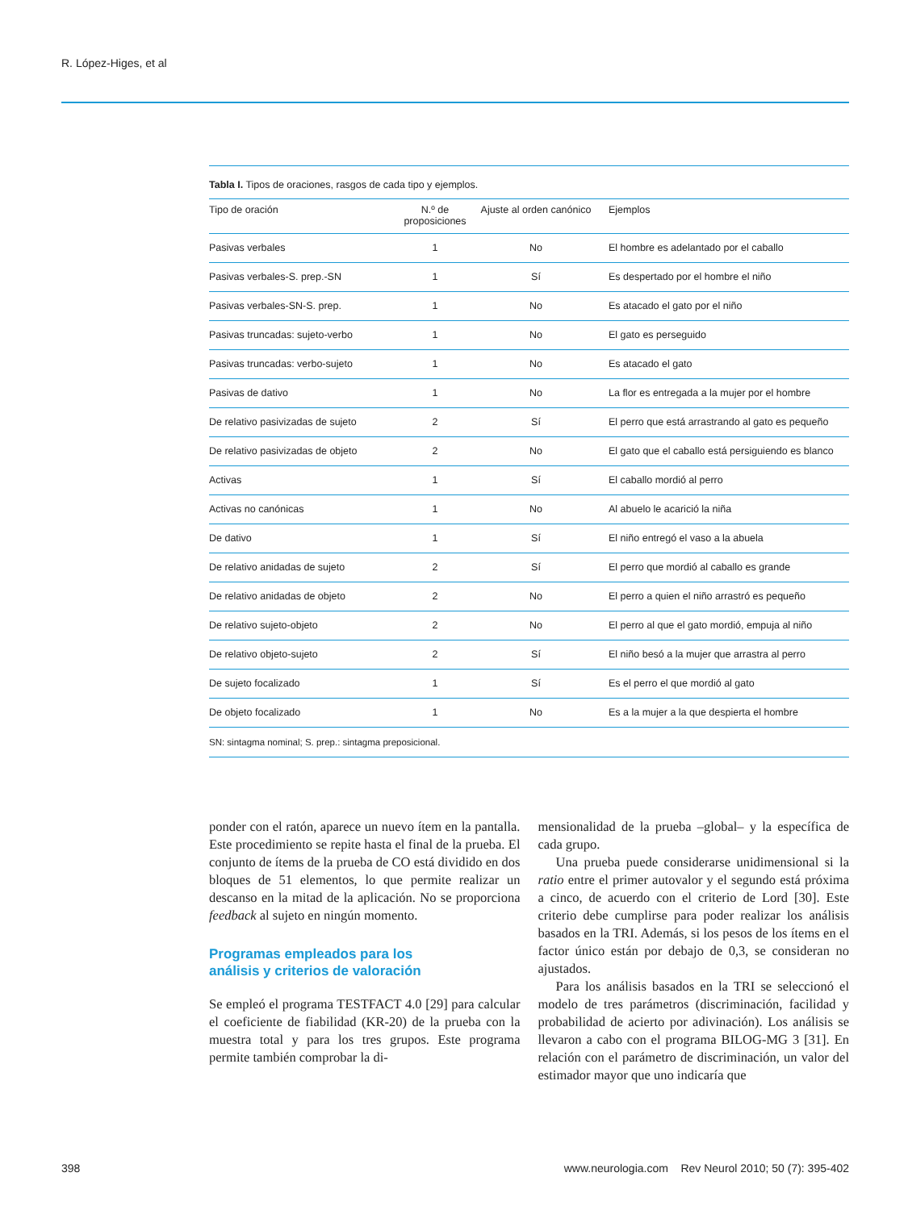R. López-Higes, et al
Tabla I. Tipos de oraciones, rasgos de cada tipo y ejemplos.
| Tipo de oración | N.º de proposiciones | Ajuste al orden canónico | Ejemplos |
| --- | --- | --- | --- |
| Pasivas verbales | 1 | No | El hombre es adelantado por el caballo |
| Pasivas verbales-S. prep.-SN | 1 | Sí | Es despertado por el hombre el niño |
| Pasivas verbales-SN-S. prep. | 1 | No | Es atacado el gato por el niño |
| Pasivas truncadas: sujeto-verbo | 1 | No | El gato es perseguido |
| Pasivas truncadas: verbo-sujeto | 1 | No | Es atacado el gato |
| Pasivas de dativo | 1 | No | La flor es entregada a la mujer por el hombre |
| De relativo pasivizadas de sujeto | 2 | Sí | El perro que está arrastrando al gato es pequeño |
| De relativo pasivizadas de objeto | 2 | No | El gato que el caballo está persiguiendo es blanco |
| Activas | 1 | Sí | El caballo mordió al perro |
| Activas no canónicas | 1 | No | Al abuelo le acarició la niña |
| De dativo | 1 | Sí | El niño entregó el vaso a la abuela |
| De relativo anidadas de sujeto | 2 | Sí | El perro que mordió al caballo es grande |
| De relativo anidadas de objeto | 2 | No | El perro a quien el niño arrastró es pequeño |
| De relativo sujeto-objeto | 2 | No | El perro al que el gato mordió, empuja al niño |
| De relativo objeto-sujeto | 2 | Sí | El niño besó a la mujer que arrastra al perro |
| De sujeto focalizado | 1 | Sí | Es el perro el que mordió al gato |
| De objeto focalizado | 1 | No | Es a la mujer a la que despierta el hombre |
| SN: sintagma nominal; S. prep.: sintagma preposicional. | | | |
ponder con el ratón, aparece un nuevo ítem en la pantalla. Este procedimiento se repite hasta el final de la prueba. El conjunto de ítems de la prueba de CO está dividido en dos bloques de 51 elementos, lo que permite realizar un descanso en la mitad de la aplicación. No se proporciona feedback al sujeto en ningún momento.
Programas empleados para los
análisis y criterios de valoración
Se empleó el programa TESTFACT 4.0 [29] para calcular el coeficiente de fiabilidad (KR-20) de la prueba con la muestra total y para los tres grupos. Este programa permite también comprobar la di-
mensionalidad de la prueba –global– y la específica de cada grupo.
Una prueba puede considerarse unidimensional si la ratio entre el primer autovalor y el segundo está próxima a cinco, de acuerdo con el criterio de Lord [30]. Este criterio debe cumplirse para poder realizar los análisis basados en la TRI. Además, si los pesos de los ítems en el factor único están por debajo de 0,3, se consideran no ajustados.
Para los análisis basados en la TRI se seleccionó el modelo de tres parámetros (discriminación, facilidad y probabilidad de acierto por adivinación). Los análisis se llevaron a cabo con el programa BILOG-MG 3 [31]. En relación con el parámetro de discriminación, un valor del estimador mayor que uno indicaría que
398 www.neurologia.com Rev Neurol 2010; 50 (7): 395-402